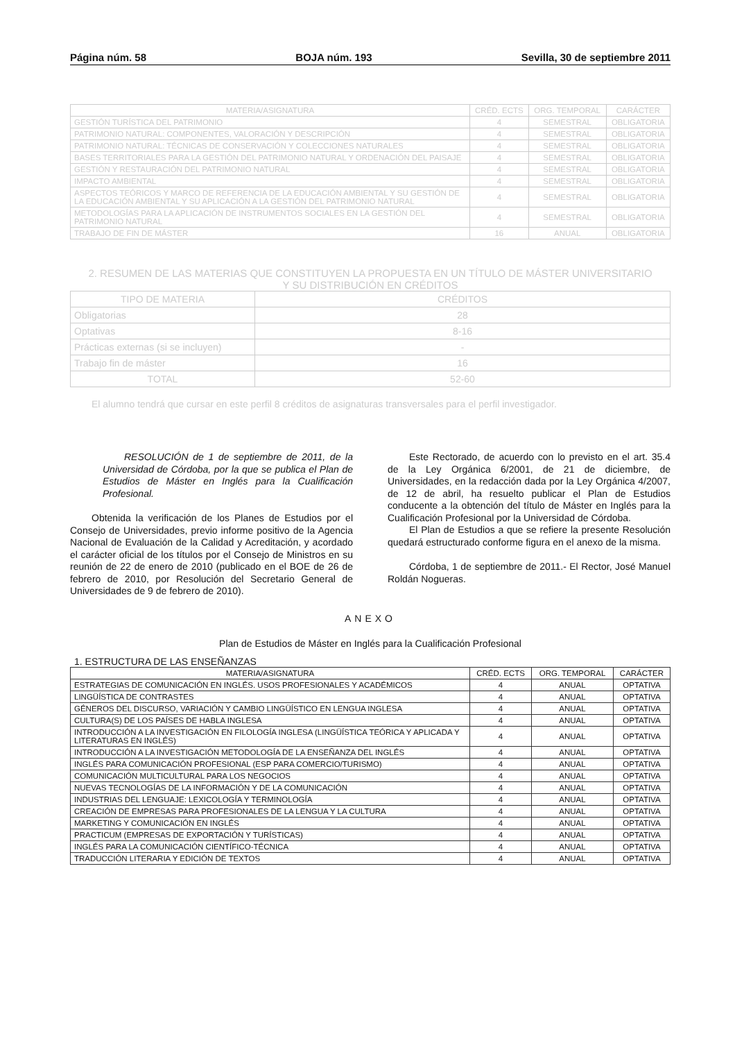Página núm. 58 BOJA núm. 193 Sevilla, 30 de septiembre 2011
| MATERIA/ASIGNATURA | CRÉD. ECTS | ORG. TEMPORAL | CARÁCTER |
| --- | --- | --- | --- |
| GESTIÓN TURÍSTICA DEL PATRIMONIO | 4 | SEMESTRAL | OBLIGATORIA |
| PATRIMONIO NATURAL: COMPONENTES, VALORACIÓN Y DESCRIPCIÓN | 4 | SEMESTRAL | OBLIGATORIA |
| PATRIMONIO NATURAL: TÉCNICAS DE CONSERVACIÓN Y COLECCIONES NATURALES | 4 | SEMESTRAL | OBLIGATORIA |
| BASES TERRITORIALES PARA LA GESTIÓN DEL PATRIMONIO NATURAL Y ORDENACIÓN DEL PAISAJE | 4 | SEMESTRAL | OBLIGATORIA |
| GESTIÓN Y RESTAURACIÓN DEL PATRIMONIO NATURAL | 4 | SEMESTRAL | OBLIGATORIA |
| IMPACTO AMBIENTAL | 4 | SEMESTRAL | OBLIGATORIA |
| ASPECTOS TEÓRICOS Y MARCO DE REFERENCIA DE LA EDUCACIÓN AMBIENTAL Y SU GESTIÓN DE LA EDUCACIÓN AMBIENTAL Y SU APLICACIÓN A LA GESTIÓN DEL PATRIMONIO NATURAL | 4 | SEMESTRAL | OBLIGATORIA |
| METODOLOGÍAS PARA LA APLICACIÓN DE INSTRUMENTOS SOCIALES EN LA GESTIÓN DEL PATRIMONIO NATURAL | 4 | SEMESTRAL | OBLIGATORIA |
| TRABAJO DE FIN DE MÁSTER | 16 | ANUAL | OBLIGATORIA |
2. RESUMEN DE LAS MATERIAS QUE CONSTITUYEN LA PROPUESTA EN UN TÍTULO DE MÁSTER UNIVERSITARIO
Y SU DISTRIBUCIÓN EN CRÉDITOS
| TIPO DE MATERIA | CRÉDITOS |
| --- | --- |
| Obligatorias | 28 |
| Optativas | 8-16 |
| Prácticas externas (si se incluyen) | - |
| Trabajo fin de máster | 16 |
| TOTAL | 52-60 |
El alumno tendrá que cursar en este perfil 8 créditos de asignaturas transversales para el perfil investigador.
RESOLUCIÓN de 1 de septiembre de 2011, de la Universidad de Córdoba, por la que se publica el Plan de Estudios de Máster en Inglés para la Cualificación Profesional.
Obtenida la verificación de los Planes de Estudios por el Consejo de Universidades, previo informe positivo de la Agencia Nacional de Evaluación de la Calidad y Acreditación, y acordado el carácter oficial de los títulos por el Consejo de Ministros en su reunión de 22 de enero de 2010 (publicado en el BOE de 26 de febrero de 2010, por Resolución del Secretario General de Universidades de 9 de febrero de 2010).
Este Rectorado, de acuerdo con lo previsto en el art. 35.4 de la Ley Orgánica 6/2001, de 21 de diciembre, de Universidades, en la redacción dada por la Ley Orgánica 4/2007, de 12 de abril, ha resuelto publicar el Plan de Estudios conducente a la obtención del título de Máster en Inglés para la Cualificación Profesional por la Universidad de Córdoba.
El Plan de Estudios a que se refiere la presente Resolución quedará estructurado conforme figura en el anexo de la misma.
Córdoba, 1 de septiembre de 2011.- El Rector, José Manuel Roldán Nogueras.
ANEXO
Plan de Estudios de Máster en Inglés para la Cualificación Profesional
1. ESTRUCTURA DE LAS ENSEÑANZAS
| MATERIA/ASIGNATURA | CRÉD. ECTS | ORG. TEMPORAL | CARÁCTER |
| --- | --- | --- | --- |
| ESTRATEGIAS DE COMUNICACIÓN EN INGLÉS. USOS PROFESIONALES Y ACADÉMICOS | 4 | ANUAL | OPTATIVA |
| LINGÜÍSTICA DE CONTRASTES | 4 | ANUAL | OPTATIVA |
| GÉNEROS DEL DISCURSO, VARIACIÓN Y CAMBIO LINGÜÍSTICO EN LENGUA INGLESA | 4 | ANUAL | OPTATIVA |
| CULTURA(S) DE LOS PAÍSES DE HABLA INGLESA | 4 | ANUAL | OPTATIVA |
| INTRODUCCIÓN A LA INVESTIGACIÓN EN FILOLOGÍA INGLESA (LINGÜÍSTICA TEÓRICA Y APLICADA Y LITERATURAS EN INGLÉS) | 4 | ANUAL | OPTATIVA |
| INTRODUCCIÓN A LA INVESTIGACIÓN METODOLOGÍA DE LA ENSEÑANZA DEL INGLÉS | 4 | ANUAL | OPTATIVA |
| INGLÉS PARA COMUNICACIÓN PROFESIONAL (ESP PARA COMERCIO/TURISMO) | 4 | ANUAL | OPTATIVA |
| COMUNICACIÓN MULTICULTURAL PARA LOS NEGOCIOS | 4 | ANUAL | OPTATIVA |
| NUEVAS TECNOLOGÍAS DE LA INFORMACIÓN Y DE LA COMUNICACIÓN | 4 | ANUAL | OPTATIVA |
| INDUSTRIAS DEL LENGUAJE: LEXICOLOGÍA Y TERMINOLOGÍA | 4 | ANUAL | OPTATIVA |
| CREACIÓN DE EMPRESAS PARA PROFESIONALES DE LA LENGUA Y LA CULTURA | 4 | ANUAL | OPTATIVA |
| MARKETING Y COMUNICACIÓN EN INGLÉS | 4 | ANUAL | OPTATIVA |
| PRACTICUM (EMPRESAS DE EXPORTACIÓN Y TURÍSTICAS) | 4 | ANUAL | OPTATIVA |
| INGLÉS PARA LA COMUNICACIÓN CIENTÍFICO-TÉCNICA | 4 | ANUAL | OPTATIVA |
| TRADUCCIÓN LITERARIA Y EDICIÓN DE TEXTOS | 4 | ANUAL | OPTATIVA |